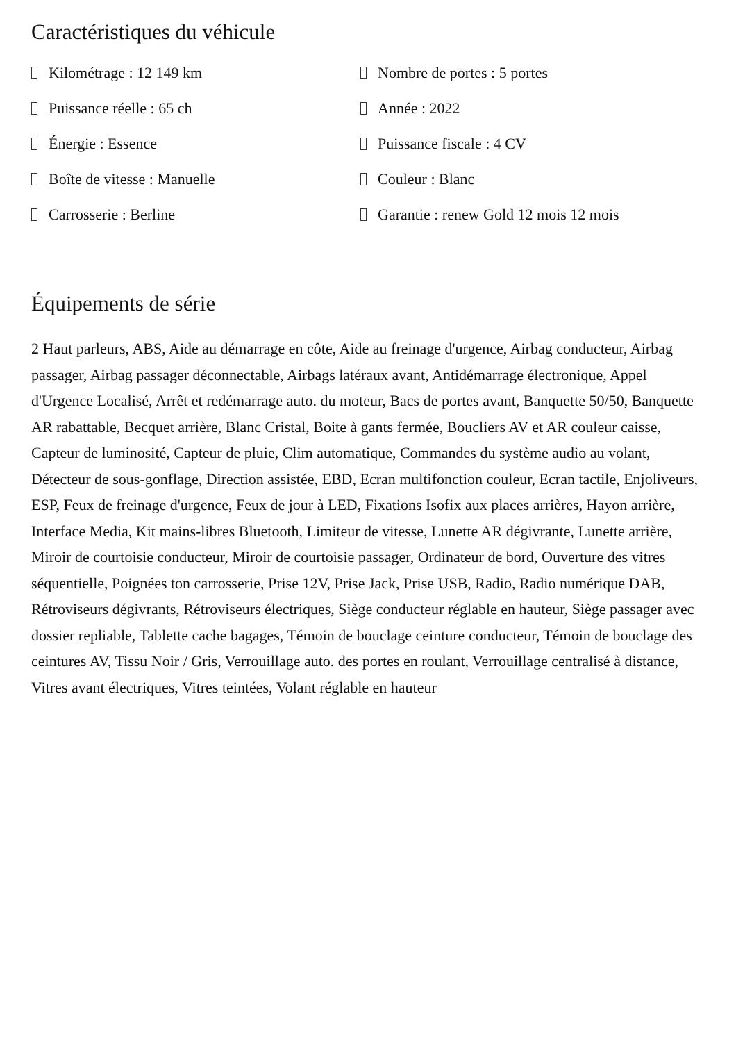Caractéristiques du véhicule
Kilométrage : 12 149 km
Nombre de portes : 5 portes
Puissance réelle : 65 ch
Année : 2022
Énergie : Essence
Puissance fiscale : 4 CV
Boîte de vitesse : Manuelle
Couleur : Blanc
Carrosserie : Berline
Garantie : renew Gold 12 mois 12 mois
Équipements de série
2 Haut parleurs, ABS, Aide au démarrage en côte, Aide au freinage d'urgence, Airbag conducteur, Airbag passager, Airbag passager déconnectable, Airbags latéraux avant, Antidémarrage électronique, Appel d'Urgence Localisé, Arrêt et redémarrage auto. du moteur, Bacs de portes avant, Banquette 50/50, Banquette AR rabattable, Becquet arrière, Blanc Cristal, Boite à gants fermée, Boucliers AV et AR couleur caisse, Capteur de luminosité, Capteur de pluie, Clim automatique, Commandes du système audio au volant, Détecteur de sous-gonflage, Direction assistée, EBD, Ecran multifonction couleur, Ecran tactile, Enjoliveurs, ESP, Feux de freinage d'urgence, Feux de jour à LED, Fixations Isofix aux places arrières, Hayon arrière, Interface Media, Kit mains-libres Bluetooth, Limiteur de vitesse, Lunette AR dégivrante, Lunette arrière, Miroir de courtoisie conducteur, Miroir de courtoisie passager, Ordinateur de bord, Ouverture des vitres séquentielle, Poignées ton carrosserie, Prise 12V, Prise Jack, Prise USB, Radio, Radio numérique DAB, Rétroviseurs dégivrants, Rétroviseurs électriques, Siège conducteur réglable en hauteur, Siège passager avec dossier repliable, Tablette cache bagages, Témoin de bouclage ceinture conducteur, Témoin de bouclage des ceintures AV, Tissu Noir / Gris, Verrouillage auto. des portes en roulant, Verrouillage centralisé à distance, Vitres avant électriques, Vitres teintées, Volant réglable en hauteur